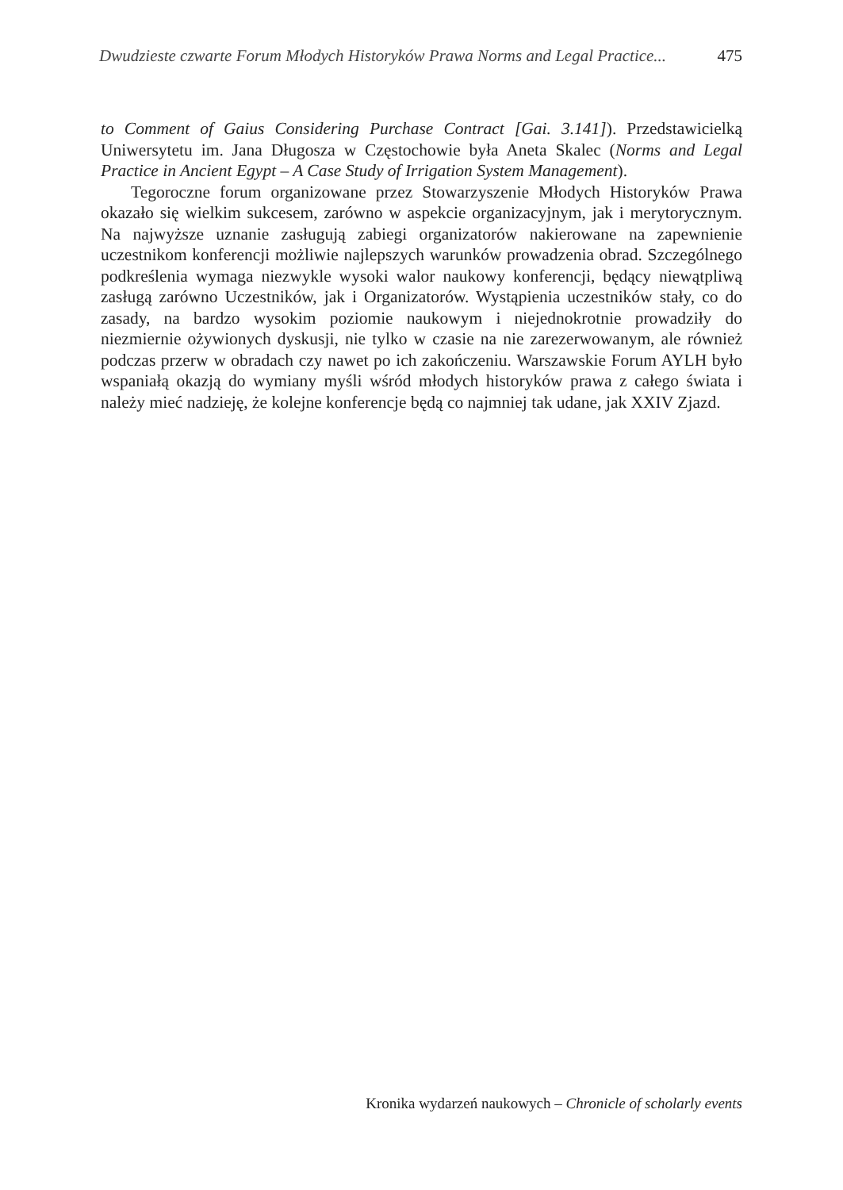Dwudzieste czwarte Forum Młodych Historyków Prawa Norms and Legal Practice... 475
to Comment of Gaius Considering Purchase Contract [Gai. 3.141]). Przedstawicielką Uniwersytetu im. Jana Długosza w Częstochowie była Aneta Skalec (Norms and Legal Practice in Ancient Egypt – A Case Study of Irrigation System Management).
Tegoroczne forum organizowane przez Stowarzyszenie Młodych Historyków Prawa okazało się wielkim sukcesem, zarówno w aspekcie organizacyjnym, jak i merytorycznym. Na najwyższe uznanie zasługują zabiegi organizatorów nakierowane na zapewnienie uczestnikom konferencji możliwie najlepszych warunków prowadzenia obrad. Szczególnego podkreślenia wymaga niezwykle wysoki walor naukowy konferencji, będący niewątpliwą zasługą zarówno Uczestników, jak i Organizatorów. Wystąpienia uczestników stały, co do zasady, na bardzo wysokim poziomie naukowym i niejednokrotnie prowadziły do niezmiernie ożywionych dyskusji, nie tylko w czasie na nie zarezerwowanym, ale również podczas przerw w obradach czy nawet po ich zakończeniu. Warszawskie Forum AYLH było wspaniałą okazją do wymiany myśli wśród młodych historyków prawa z całego świata i należy mieć nadzieję, że kolejne konferencje będą co najmniej tak udane, jak XXIV Zjazd.
Kronika wydarzeń naukowych – Chronicle of scholarly events